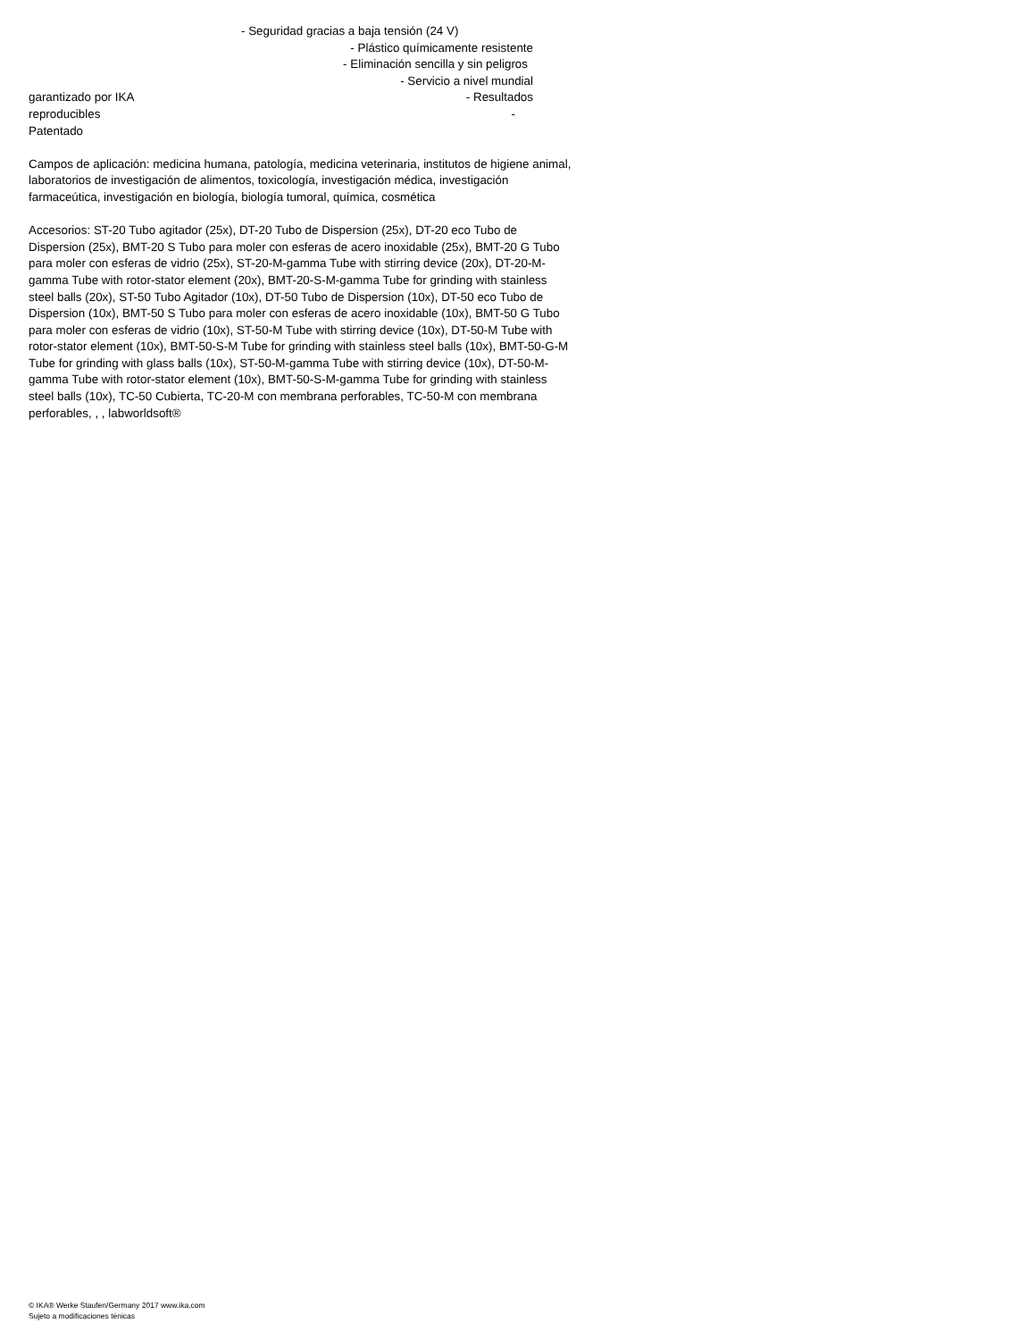- Seguridad gracias a baja tensión (24 V)
- Plástico químicamente resistente
- Eliminación sencilla y sin peligros
- Servicio a nivel mundial
garantizado por IKA - Resultados
reproducibles -
Patentado
Campos de aplicación: medicina humana, patología, medicina veterinaria, institutos de higiene animal, laboratorios de investigación de alimentos, toxicología, investigación médica, investigación farmaceútica, investigación en biología, biología tumoral, química, cosmética
Accesorios: ST-20 Tubo agitador (25x), DT-20 Tubo de Dispersion (25x), DT-20 eco Tubo de Dispersion (25x), BMT-20 S Tubo para moler con esferas de acero inoxidable (25x), BMT-20 G Tubo para moler con esferas de vidrio (25x), ST-20-M-gamma Tube with stirring device (20x), DT-20-M-gamma Tube with rotor-stator element (20x), BMT-20-S-M-gamma Tube for grinding with stainless steel balls (20x), ST-50 Tubo Agitador (10x), DT-50 Tubo de Dispersion (10x), DT-50 eco Tubo de Dispersion (10x), BMT-50 S Tubo para moler con esferas de acero inoxidable (10x), BMT-50 G Tubo para moler con esferas de vidrio (10x), ST-50-M Tube with stirring device (10x), DT-50-M Tube with rotor-stator element (10x), BMT-50-S-M Tube for grinding with stainless steel balls (10x), BMT-50-G-M Tube for grinding with glass balls (10x), ST-50-M-gamma Tube with stirring device (10x), DT-50-M-gamma Tube with rotor-stator element (10x), BMT-50-S-M-gamma Tube for grinding with stainless steel balls (10x), TC-50 Cubierta, TC-20-M con membrana perforables, TC-50-M con membrana perforables, , , labworldsoft®
© IKA® Werke Staufen/Germany 2017 www.ika.com
Sujeto a modificaciones ténicas